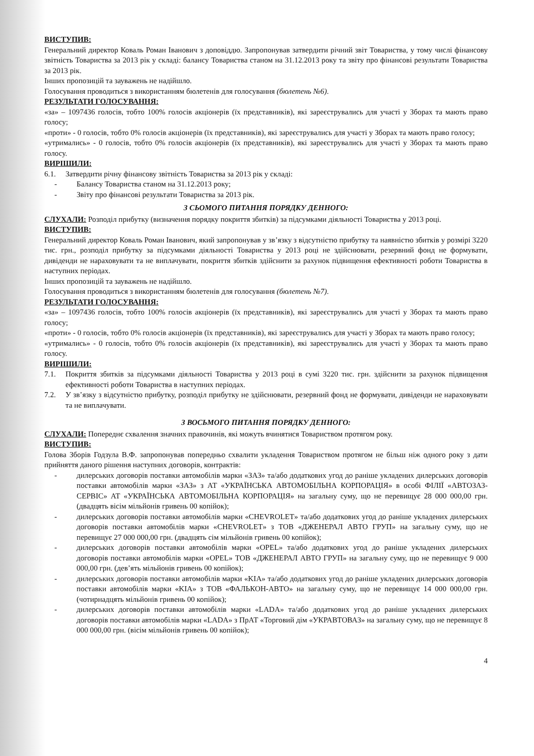ВИСТУПИВ:
Генеральний директор Коваль Роман Іванович з доповіддю. Запропонував затвердити річний звіт Товариства, у тому числі фінансову звітність Товариства за 2013 рік у складі: балансу Товариства станом на 31.12.2013 року та звіту про фінансові результати Товариства за 2013 рік.
Інших пропозицій та зауважень не надійшло.
Голосування проводиться з використанням бюлетенів для голосування (бюлетень №6).
РЕЗУЛЬТАТИ ГОЛОСУВАННЯ:
«за» – 1097436 голосів, тобто 100% голосів акціонерів (їх представників), які зареєструвались для участі у Зборах та мають право голосу;
«проти» - 0 голосів, тобто 0% голосів акціонерів (їх представників), які зареєструвались для участі у Зборах та мають право голосу;
«утримались» - 0 голосів, тобто 0% голосів акціонерів (їх представників), які зареєструвались для участі у Зборах та мають право голосу.
ВИРІШИЛИ:
6.1. Затвердити річну фінансову звітність Товариства за 2013 рік у складі:
- Балансу Товариства станом на 31.12.2013 року;
- Звіту про фінансові результати Товариства за 2013 рік.
З СЬОМОГО ПИТАННЯ ПОРЯДКУ ДЕННОГО:
СЛУХАЛИ: Розподіл прибутку (визначення порядку покриття збитків) за підсумками діяльності Товариства у 2013 році.
ВИСТУПИВ:
Генеральний директор Коваль Роман Іванович, який запропонував у зв’язку з відсутністю прибутку та наявністю збитків у розмірі 3220 тис. грн., розподіл прибутку за підсумками діяльності Товариства у 2013 році не здійснювати, резервний фонд не формувати, дивіденди не нараховувати та не виплачувати, покриття збитків здійснити за рахунок підвищення ефективності роботи Товариства в наступних періодах.
Інших пропозицій та зауважень не надійшло.
Голосування проводиться з використанням бюлетенів для голосування (бюлетень №7).
РЕЗУЛЬТАТИ ГОЛОСУВАННЯ:
«за» – 1097436 голосів, тобто 100% голосів акціонерів (їх представників), які зареєструвались для участі у Зборах та мають право голосу;
«проти» - 0 голосів, тобто 0% голосів акціонерів (їх представників), які зареєструвались для участі у Зборах та мають право голосу;
«утримались» - 0 голосів, тобто 0% голосів акціонерів (їх представників), які зареєструвались для участі у Зборах та мають право голосу.
ВИРІШИЛИ:
7.1. Покриття збитків за підсумками діяльності Товариства у 2013 році в сумі 3220 тис. грн. здійснити за рахунок підвищення ефективності роботи Товариства в наступних періодах.
7.2. У зв’язку з відсутністю прибутку, розподіл прибутку не здійснювати, резервний фонд не формувати, дивіденди не нараховувати та не виплачувати.
З ВОСЬМОГО ПИТАННЯ ПОРЯДКУ ДЕННОГО:
СЛУХАЛИ: Попереднє схвалення значних правочинів, які можуть вчинятися Товариством протягом року.
ВИСТУПИВ:
Голова Зборів Годзула В.Ф. запропонував попередньо схвалити укладення Товариством протягом не більш ніж одного року з дати прийняття даного рішення наступних договорів, контрактів:
- дилерських договорів поставки автомобілів марки «ЗАЗ» та/або додаткових угод до раніше укладених дилерських договорів поставки автомобілів марки «ЗАЗ» з АТ «УКРАЇНСЬКА АВТОМОБІЛЬНА КОРПОРАЦІЯ» в особі ФІЛІЇ «АВТОЗАЗ-СЕРВІС» АТ «УКРАЇНСЬКА АВТОМОБІЛЬНА КОРПОРАЦІЯ» на загальну суму, що не перевищує 28 000 000,00 грн. (двадцять вісім мільйонів гривень 00 копійок);
- дилерських договорів поставки автомобілів марки «CHEVROLET» та/або додаткових угод до раніше укладених дилерських договорів поставки автомобілів марки «CHEVROLET» з ТОВ «ДЖЕНЕРАЛ АВТО ГРУП» на загальну суму, що не перевищує 27 000 000,00 грн. (двадцять сім мільйонів гривень 00 копійок);
- дилерських договорів поставки автомобілів марки «OPEL» та/або додаткових угод до раніше укладених дилерських договорів поставки автомобілів марки «OPEL» ТОВ «ДЖЕНЕРАЛ АВТО ГРУП» на загальну суму, що не перевищує 9 000 000,00 грн. (дев’ять мільйонів гривень 00 копійок);
- дилерських договорів поставки автомобілів марки «KIA» та/або додаткових угод до раніше укладених дилерських договорів поставки автомобілів марки «KIA» з ТОВ «ФАЛЬКОН-АВТО» на загальну суму, що не перевищує 14 000 000,00 грн. (чотирнадцять мільйонів гривень 00 копійок);
- дилерських договорів поставки автомобілів марки «LADA» та/або додаткових угод до раніше укладених дилерських договорів поставки автомобілів марки «LADA» з ПрАТ «Торговий дім «УКРАВТОВАЗ» на загальну суму, що не перевищує 8 000 000,00 грн. (вісім мільйонів гривень 00 копійок);
4